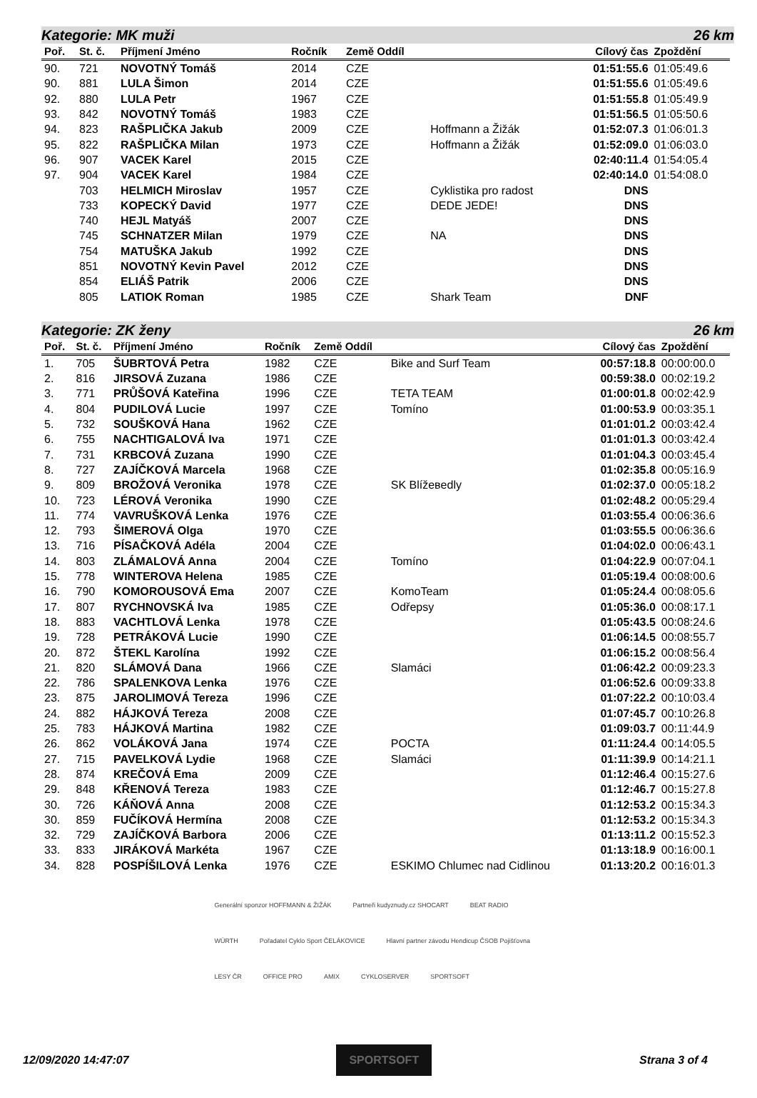Kategorie: MK muži 26 km
| Poř. | St. č. | Příjmení Jméno | Ročník | Země Oddíl | | Cílový čas | Zpoždění |
| --- | --- | --- | --- | --- | --- | --- | --- |
| 90. | 721 | NOVOTNÝ Tomáš | 2014 | CZE | | 01:51:55.6 | 01:05:49.6 |
| 90. | 881 | LULA Šimon | 2014 | CZE | | 01:51:55.6 | 01:05:49.6 |
| 92. | 880 | LULA Petr | 1967 | CZE | | 01:51:55.8 | 01:05:49.9 |
| 93. | 842 | NOVOTNÝ Tomáš | 1983 | CZE | | 01:51:56.5 | 01:05:50.6 |
| 94. | 823 | RAŠPLIČKA Jakub | 2009 | CZE | Hoffmann a Žižák | 01:52:07.3 | 01:06:01.3 |
| 95. | 822 | RAŠPLIČKA Milan | 1973 | CZE | Hoffmann a Žižák | 01:52:09.0 | 01:06:03.0 |
| 96. | 907 | VACEK Karel | 2015 | CZE | | 02:40:11.4 | 01:54:05.4 |
| 97. | 904 | VACEK Karel | 1984 | CZE | | 02:40:14.0 | 01:54:08.0 |
| | 703 | HELMICH Miroslav | 1957 | CZE | Cyklistika pro radost | DNS | |
| | 733 | KOPECKÝ David | 1977 | CZE | DEDE JEDE! | DNS | |
| | 740 | HEJL Matyáš | 2007 | CZE | | DNS | |
| | 745 | SCHNATZER Milan | 1979 | CZE | NA | DNS | |
| | 754 | MATUŠKA Jakub | 1992 | CZE | | DNS | |
| | 851 | NOVOTNÝ Kevin Pavel | 2012 | CZE | | DNS | |
| | 854 | ELIÁŠ Patrik | 2006 | CZE | | DNS | |
| | 805 | LATIOK Roman | 1985 | CZE | Shark Team | DNF | |
Kategorie: ZK ženy 26 km
| Poř. | St. č. | Příjmení Jméno | Ročník | Země Oddíl | | Cílový čas | Zpoždění |
| --- | --- | --- | --- | --- | --- | --- | --- |
| 1. | 705 | ŠUBRTOVÁ Petra | 1982 | CZE | Bike and Surf Team | 00:57:18.8 | 00:00:00.0 |
| 2. | 816 | JIRSOVÁ Zuzana | 1986 | CZE | | 00:59:38.0 | 00:02:19.2 |
| 3. | 771 | PRŮŠOVÁ Kateřina | 1996 | CZE | TETA TEAM | 01:00:01.8 | 00:02:42.9 |
| 4. | 804 | PUDILOVÁ Lucie | 1997 | CZE | Tomíno | 01:00:53.9 | 00:03:35.1 |
| 5. | 732 | SOUŠKOVÁ Hana | 1962 | CZE | | 01:01:01.2 | 00:03:42.4 |
| 6. | 755 | NACHTIGALOVÁ Iva | 1971 | CZE | | 01:01:01.3 | 00:03:42.4 |
| 7. | 731 | KRBCOVÁ Zuzana | 1990 | CZE | | 01:01:04.3 | 00:03:45.4 |
| 8. | 727 | ZAJÍČKOVÁ Marcela | 1968 | CZE | | 01:02:35.8 | 00:05:16.9 |
| 9. | 809 | BROŽOVÁ Veronika | 1978 | CZE | SK Blížевedly | 01:02:37.0 | 00:05:18.2 |
| 10. | 723 | LÉROVÁ Veronika | 1990 | CZE | | 01:02:48.2 | 00:05:29.4 |
| 11. | 774 | VAVRUŠKOVÁ Lenka | 1976 | CZE | | 01:03:55.4 | 00:06:36.6 |
| 12. | 793 | ŠIMEROVÁ Olga | 1970 | CZE | | 01:03:55.5 | 00:06:36.6 |
| 13. | 716 | PÍSAČKOVÁ Adéla | 2004 | CZE | | 01:04:02.0 | 00:06:43.1 |
| 14. | 803 | ZLÁMALOVÁ Anna | 2004 | CZE | Tomíno | 01:04:22.9 | 00:07:04.1 |
| 15. | 778 | WINTEROVA Helena | 1985 | CZE | | 01:05:19.4 | 00:08:00.6 |
| 16. | 790 | KOMOROUSOVÁ Ema | 2007 | CZE | KomoTeam | 01:05:24.4 | 00:08:05.6 |
| 17. | 807 | RYCHNOVSKÁ Iva | 1985 | CZE | Odřepsy | 01:05:36.0 | 00:08:17.1 |
| 18. | 883 | VACHTLOVÁ Lenka | 1978 | CZE | | 01:05:43.5 | 00:08:24.6 |
| 19. | 728 | PETRÁKOVÁ Lucie | 1990 | CZE | | 01:06:14.5 | 00:08:55.7 |
| 20. | 872 | ŠTEKL Karolína | 1992 | CZE | | 01:06:15.2 | 00:08:56.4 |
| 21. | 820 | SLÁMOVÁ Dana | 1966 | CZE | Slamáci | 01:06:42.2 | 00:09:23.3 |
| 22. | 786 | SPALENKOVA Lenka | 1976 | CZE | | 01:06:52.6 | 00:09:33.8 |
| 23. | 875 | JAROLIMOVÁ Tereza | 1996 | CZE | | 01:07:22.2 | 00:10:03.4 |
| 24. | 882 | HÁJKOVÁ Tereza | 2008 | CZE | | 01:07:45.7 | 00:10:26.8 |
| 25. | 783 | HÁJKOVÁ Martina | 1982 | CZE | | 01:09:03.7 | 00:11:44.9 |
| 26. | 862 | VOLÁKOVÁ Jana | 1974 | CZE | POCTA | 01:11:24.4 | 00:14:05.5 |
| 27. | 715 | PAVELKOVÁ Lydie | 1968 | CZE | Slamáci | 01:11:39.9 | 00:14:21.1 |
| 28. | 874 | KREČOVÁ Ema | 2009 | CZE | | 01:12:46.4 | 00:15:27.6 |
| 29. | 848 | KŘENOVÁ Tereza | 1983 | CZE | | 01:12:46.7 | 00:15:27.8 |
| 30. | 726 | KÁŇOVÁ Anna | 2008 | CZE | | 01:12:53.2 | 00:15:34.3 |
| 30. | 859 | FUČÍKOVÁ Hermína | 2008 | CZE | | 01:12:53.2 | 00:15:34.3 |
| 32. | 729 | ZAJÍČKOVÁ Barbora | 2006 | CZE | | 01:13:11.2 | 00:15:52.3 |
| 33. | 833 | JIRÁKOVÁ Markéta | 1967 | CZE | | 01:13:18.9 | 00:16:00.1 |
| 34. | 828 | POSPÍŠILOVÁ Lenka | 1976 | CZE | ESKIMO Chlumec nad Cidlinou | 01:13:20.2 | 00:16:01.3 |
Generální sponzor HOFFMANN & ŽIŽÁK Partneři kudyznudy.cz SHOCART BEAT RADIO WÜRTH Pořadatel Cyklo Sport ČELÁKOVICE Hlavní partner závodu Hendicup ČSOB Pojišťovna LESY ČR OFFICE PRO AMIX CYKLOSERVER SPORTSOFT
12/09/2020 14:47:07 SPORTSOFT Strana 3 of 4